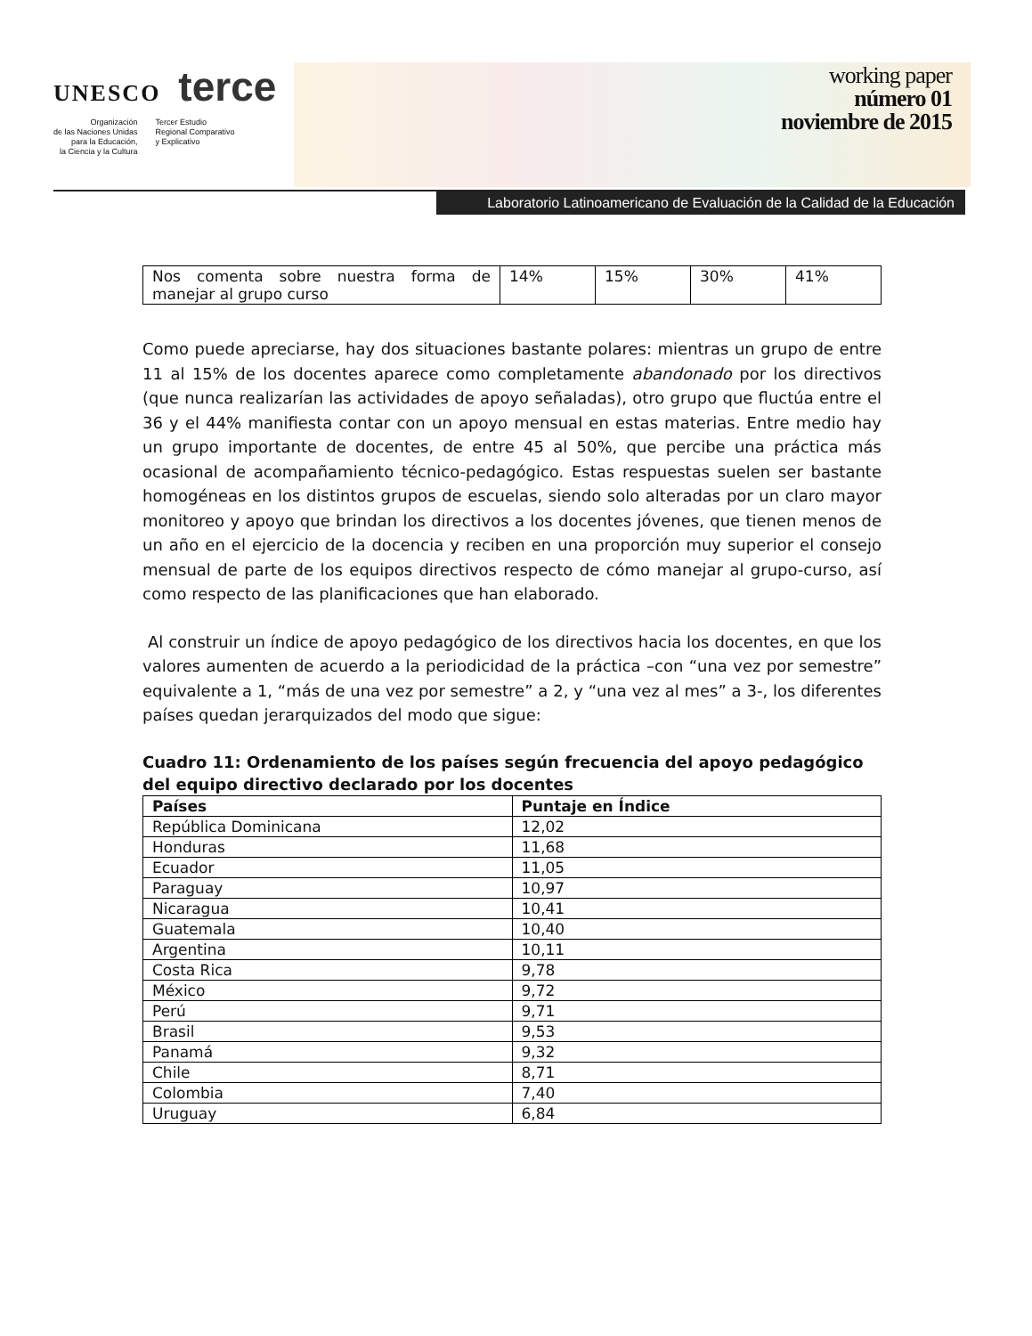UNESCO terce
Organización
de las Naciones Unidas
para la Educación,
la Ciencia y la Cultura
Tercer Estudio
Regional Comparativo
y Explicativo
working paper
número 01
noviembre de 2015
Laboratorio Latinoamericano de Evaluación de la Calidad de la Educación
| Nos comenta sobre nuestra forma de manejar al grupo curso | 14% | 15% | 30% | 41% |
Como puede apreciarse, hay dos situaciones bastante polares: mientras un grupo de entre 11 al 15% de los docentes aparece como completamente abandonado por los directivos (que nunca realizarían las actividades de apoyo señaladas), otro grupo que fluctúa entre el 36 y el 44% manifiesta contar con un apoyo mensual en estas materias. Entre medio hay un grupo importante de docentes, de entre 45 al 50%, que percibe una práctica más ocasional de acompañamiento técnico-pedagógico. Estas respuestas suelen ser bastante homogéneas en los distintos grupos de escuelas, siendo solo alteradas por un claro mayor monitoreo y apoyo que brindan los directivos a los docentes jóvenes, que tienen menos de un año en el ejercicio de la docencia y reciben en una proporción muy superior el consejo mensual de parte de los equipos directivos respecto de cómo manejar al grupo-curso, así como respecto de las planificaciones que han elaborado.
Al construir un índice de apoyo pedagógico de los directivos hacia los docentes, en que los valores aumenten de acuerdo a la periodicidad de la práctica –con “una vez por semestre” equivalente a 1, “más de una vez por semestre” a 2, y “una vez al mes” a 3-, los diferentes países quedan jerarquizados del modo que sigue:
Cuadro 11: Ordenamiento de los países según frecuencia del apoyo pedagógico del equipo directivo declarado por los docentes
| Países | Puntaje en Índice |
| --- | --- |
| República Dominicana | 12,02 |
| Honduras | 11,68 |
| Ecuador | 11,05 |
| Paraguay | 10,97 |
| Nicaragua | 10,41 |
| Guatemala | 10,40 |
| Argentina | 10,11 |
| Costa Rica | 9,78 |
| México | 9,72 |
| Perú | 9,71 |
| Brasil | 9,53 |
| Panamá | 9,32 |
| Chile | 8,71 |
| Colombia | 7,40 |
| Uruguay | 6,84 |